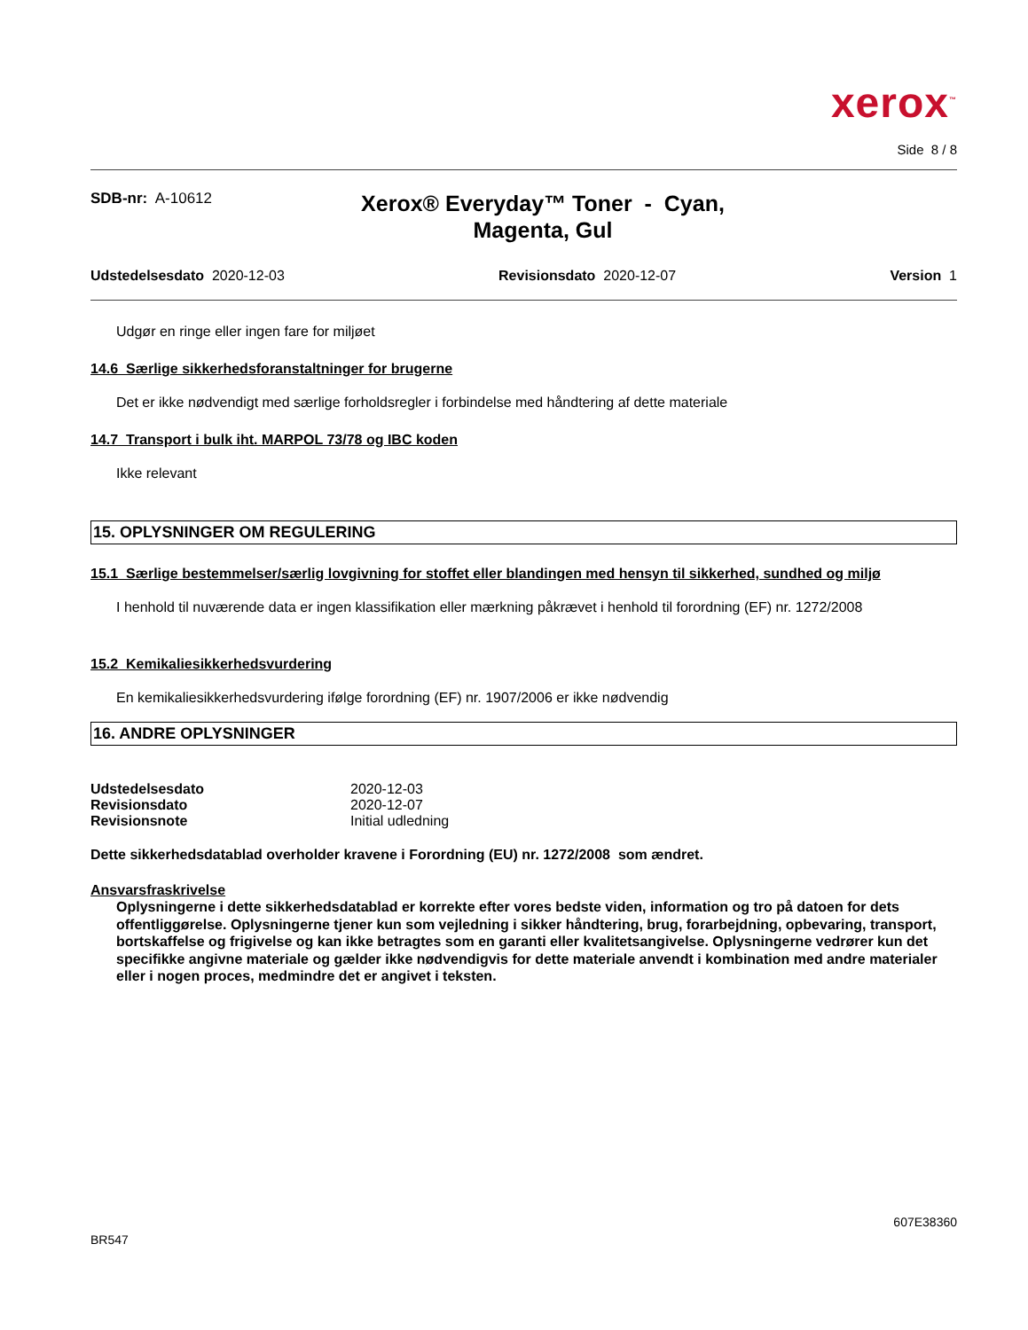xerox<sup>™</sup>
Side 8 / 8
SDB-nr: A-10612
Xerox® Everyday™ Toner - Cyan,
Magenta, Gul
Udstedelsesdato 2020-12-03 Revisionsdato 2020-12-07 Version 1
Udgør en ringe eller ingen fare for miljøet
14.6 Særlige sikkerhedsforanstaltninger for brugerne
Det er ikke nødvendigt med særlige forholdsregler i forbindelse med håndtering af dette materiale
14.7 Transport i bulk iht. MARPOL 73/78 og IBC koden
Ikke relevant
15. OPLYSNINGER OM REGULERING
15.1 Særlige bestemmelser/særlig lovgivning for stoffet eller blandingen med hensyn til sikkerhed, sundhed og miljø
I henhold til nuværende data er ingen klassifikation eller mærkning påkrævet i henhold til forordning (EF) nr. 1272/2008
15.2 Kemikaliesikkerhedsvurdering
En kemikaliesikkerhedsvurdering ifølge forordning (EF) nr. 1907/2006 er ikke nødvendig
16. ANDRE OPLYSNINGER
| Udstedelsesdato | 2020-12-03 |
| Revisionsdato | 2020-12-07 |
| Revisionsnote | Initial udledning |
Dette sikkerhedsdatablad overholder kravene i Forordning (EU) nr. 1272/2008 som ændret.
Ansvarsfraskrivelse
Oplysningerne i dette sikkerhedsdatablad er korrekte efter vores bedste viden, information og tro på datoen for dets offentliggørelse. Oplysningerne tjener kun som vejledning i sikker håndtering, brug, forarbejdning, opbevaring, transport, bortskaffelse og frigivelse og kan ikke betragtes som en garanti eller kvalitetsangivelse. Oplysningerne vedrører kun det specifikke angivne materiale og gælder ikke nødvendigvis for dette materiale anvendt i kombination med andre materialer eller i nogen proces, medmindre det er angivet i teksten.
607E38360
BR547